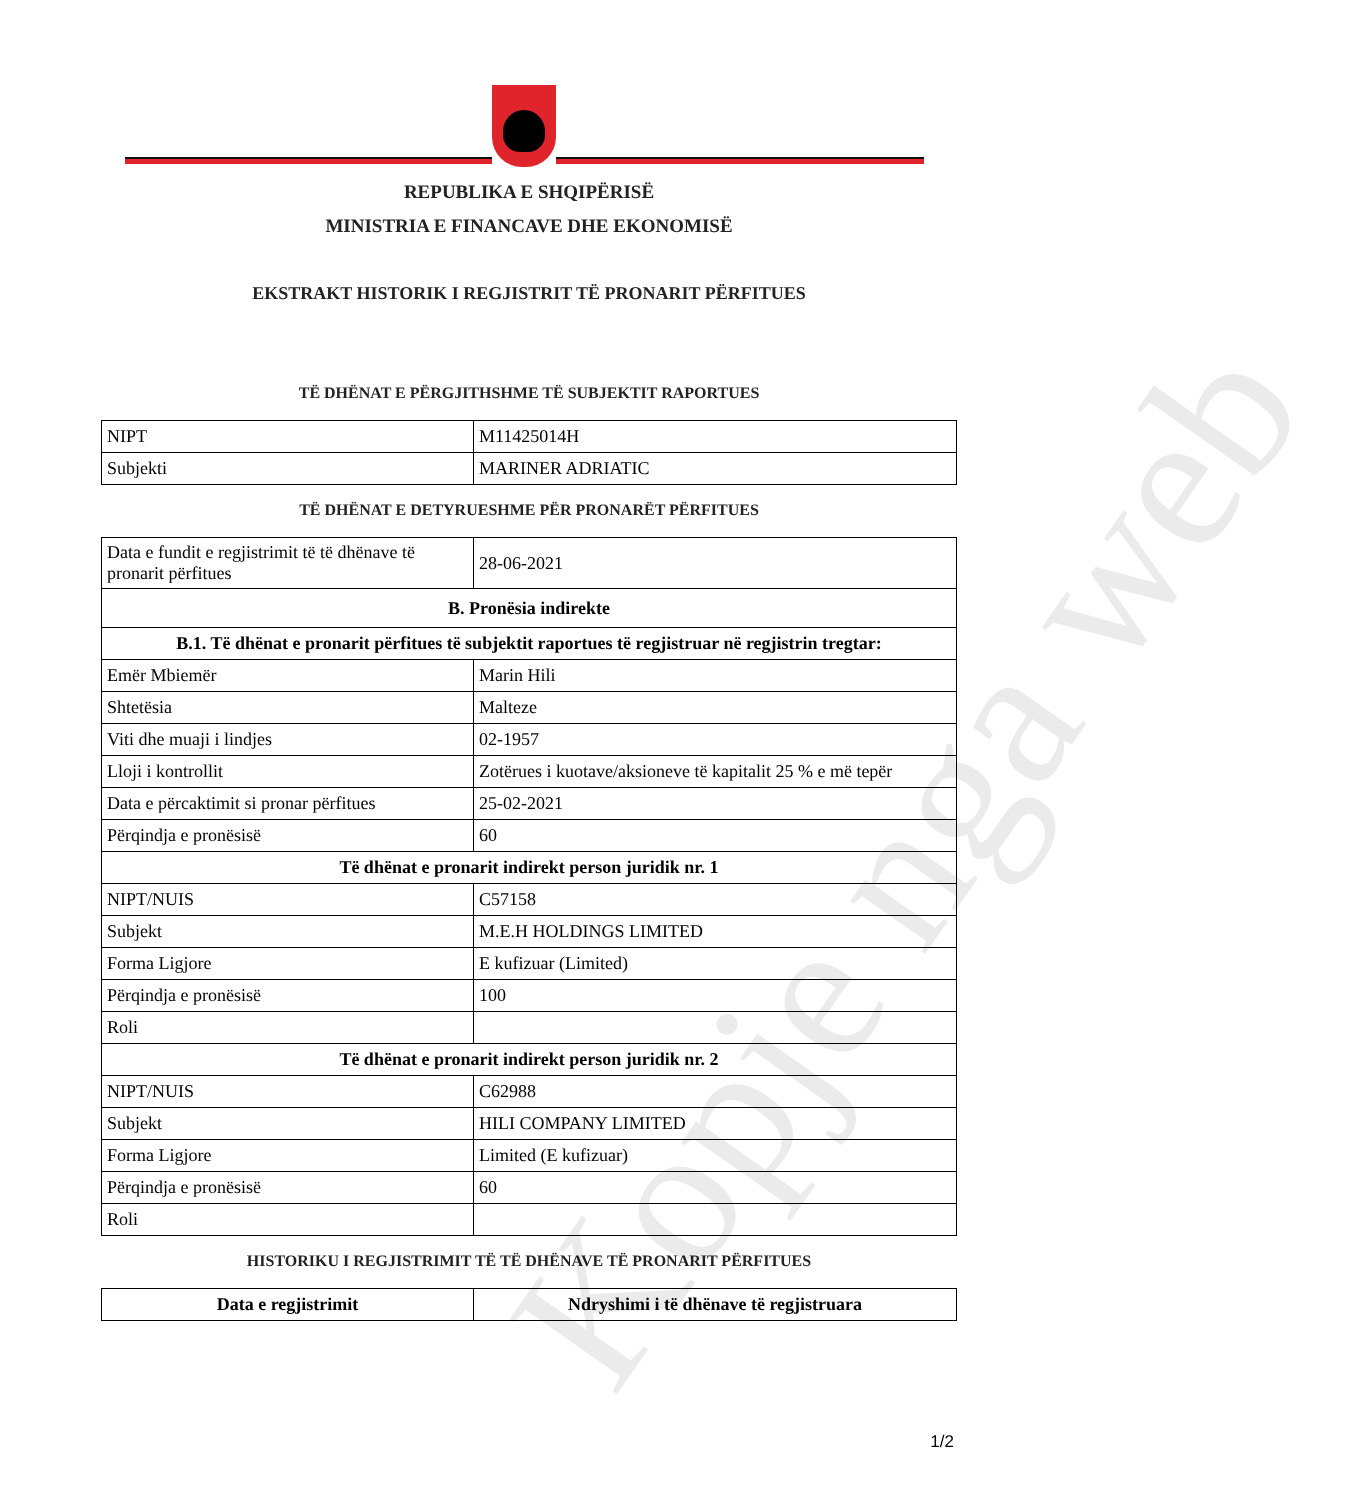REPUBLIKA E SHQIPËRISË
MINISTRIA E FINANCAVE DHE EKONOMISË
EKSTRAKT HISTORIK I REGJISTRIT TË PRONARIT PËRFITUES
TË DHËNAT E PËRGJITHSHME TË SUBJEKTIT RAPORTUES
| NIPT | M11425014H |
| Subjekti | MARINER ADRIATIC |
TË DHËNAT E DETYRUESHME PËR PRONARËT PËRFITUES
| Data e fundit e regjistrimit të të dhënave të pronarit përfitues | 28-06-2021 |
| B. Pronësia indirekte | |
| B.1. Të dhënat e pronarit përfitues të subjektit raportues të regjistruar në regjistrin tregtar: | |
| Emër Mbiemër | Marin Hili |
| Shtetësia | Malteze |
| Viti dhe muaji i lindjes | 02-1957 |
| Lloji i kontrollit | Zotërues i kuotave/aksioneve të kapitalit 25 % e më tepër |
| Data e përcaktimit si pronar përfitues | 25-02-2021 |
| Përqindja e pronësisë | 60 |
| Të dhënat e pronarit indirekt person juridik nr. 1 | |
| NIPT/NUIS | C57158 |
| Subjekt | M.E.H HOLDINGS LIMITED |
| Forma Ligjore | E kufizuar (Limited) |
| Përqindja e pronësisë | 100 |
| Roli | |
| Të dhënat e pronarit indirekt person juridik nr. 2 | |
| NIPT/NUIS | C62988 |
| Subjekt | HILI COMPANY LIMITED |
| Forma Ligjore | Limited (E kufizuar) |
| Përqindja e pronësisë | 60 |
| Roli | |
HISTORIKU I REGJISTRIMIT TË TË DHËNAVE TË PRONARIT PËRFITUES
| Data e regjistrimit | Ndryshimi i të dhënave të regjistruara |
| --- | --- |
Kopje nga web
1/2